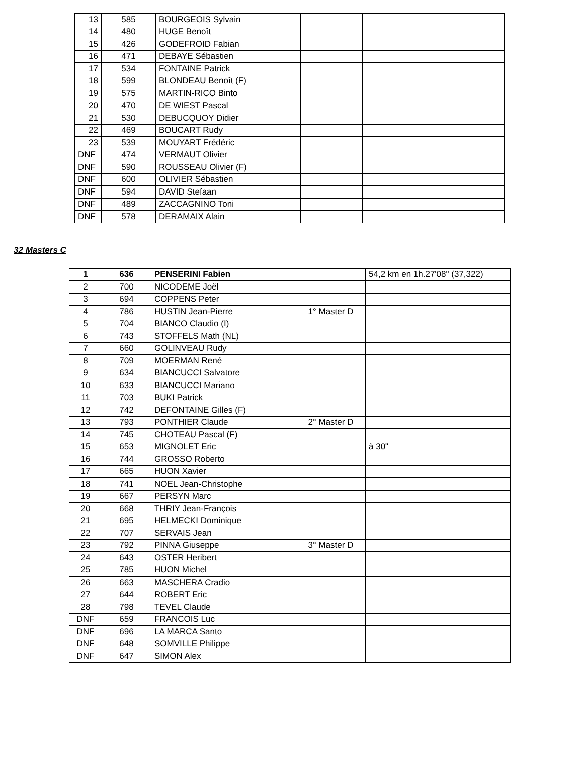| 13 | 585 | BOURGEOIS Sylvain | | |
| 14 | 480 | HUGE Benoît | | |
| 15 | 426 | GODEFROID Fabian | | |
| 16 | 471 | DEBAYE Sébastien | | |
| 17 | 534 | FONTAINE Patrick | | |
| 18 | 599 | BLONDEAU Benoît (F) | | |
| 19 | 575 | MARTIN-RICO Binto | | |
| 20 | 470 | DE WIEST Pascal | | |
| 21 | 530 | DEBUCQUOY Didier | | |
| 22 | 469 | BOUCART Rudy | | |
| 23 | 539 | MOUYART Frédéric | | |
| DNF | 474 | VERMAUT Olivier | | |
| DNF | 590 | ROUSSEAU Olivier (F) | | |
| DNF | 600 | OLIVIER Sébastien | | |
| DNF | 594 | DAVID Stefaan | | |
| DNF | 489 | ZACCAGNINO Toni | | |
| DNF | 578 | DERAMAIX Alain | | |
32 Masters C
| 1 | 636 | PENSERINI Fabien | | 54,2 km en 1h.27'08" (37,322) |
| 2 | 700 | NICODEME Joël | | |
| 3 | 694 | COPPENS Peter | | |
| 4 | 786 | HUSTIN Jean-Pierre | 1° Master D | |
| 5 | 704 | BIANCO Claudio (I) | | |
| 6 | 743 | STOFFELS Math (NL) | | |
| 7 | 660 | GOLINVEAU Rudy | | |
| 8 | 709 | MOERMAN René | | |
| 9 | 634 | BIANCUCCI Salvatore | | |
| 10 | 633 | BIANCUCCI Mariano | | |
| 11 | 703 | BUKI Patrick | | |
| 12 | 742 | DEFONTAINE Gilles (F) | | |
| 13 | 793 | PONTHIER Claude | 2° Master D | |
| 14 | 745 | CHOTEAU Pascal (F) | | |
| 15 | 653 | MIGNOLET Eric | | à 30" |
| 16 | 744 | GROSSO Roberto | | |
| 17 | 665 | HUON Xavier | | |
| 18 | 741 | NOEL Jean-Christophe | | |
| 19 | 667 | PERSYN Marc | | |
| 20 | 668 | THRIY Jean-François | | |
| 21 | 695 | HELMECKI Dominique | | |
| 22 | 707 | SERVAIS Jean | | |
| 23 | 792 | PINNA Giuseppe | 3° Master D | |
| 24 | 643 | OSTER Heribert | | |
| 25 | 785 | HUON Michel | | |
| 26 | 663 | MASCHERA Cradio | | |
| 27 | 644 | ROBERT Eric | | |
| 28 | 798 | TEVEL Claude | | |
| DNF | 659 | FRANCOIS Luc | | |
| DNF | 696 | LA MARCA Santo | | |
| DNF | 648 | SOMVILLE Philippe | | |
| DNF | 647 | SIMON Alex | | |